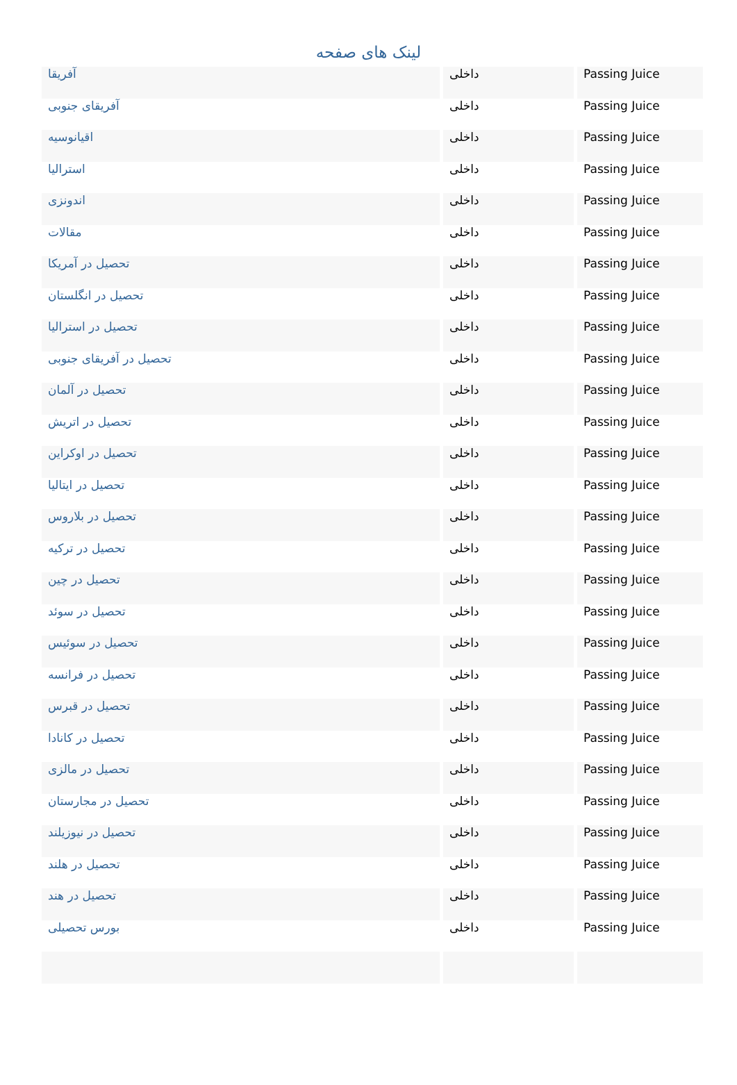لینک های صفحه
| آفریقا | داخلی | Passing Juice |
| آفریقای جنوبی | داخلی | Passing Juice |
| اقیانوسیه | داخلی | Passing Juice |
| استرالیا | داخلی | Passing Juice |
| اندونزی | داخلی | Passing Juice |
| مقالات | داخلی | Passing Juice |
| تحصیل در آمریکا | داخلی | Passing Juice |
| تحصیل در انگلستان | داخلی | Passing Juice |
| تحصیل در استرالیا | داخلی | Passing Juice |
| تحصیل در آفریقای جنوبی | داخلی | Passing Juice |
| تحصیل در آلمان | داخلی | Passing Juice |
| تحصیل در اتریش | داخلی | Passing Juice |
| تحصیل در اوکراین | داخلی | Passing Juice |
| تحصیل در ایتالیا | داخلی | Passing Juice |
| تحصیل در بلاروس | داخلی | Passing Juice |
| تحصیل در ترکیه | داخلی | Passing Juice |
| تحصیل در چین | داخلی | Passing Juice |
| تحصیل در سوئد | داخلی | Passing Juice |
| تحصیل در سوئیس | داخلی | Passing Juice |
| تحصیل در فرانسه | داخلی | Passing Juice |
| تحصیل در قبرس | داخلی | Passing Juice |
| تحصیل در کانادا | داخلی | Passing Juice |
| تحصیل در مالزی | داخلی | Passing Juice |
| تحصیل در مجارستان | داخلی | Passing Juice |
| تحصیل در نیوزیلند | داخلی | Passing Juice |
| تحصیل در هلند | داخلی | Passing Juice |
| تحصیل در هند | داخلی | Passing Juice |
| بورس تحصیلی | داخلی | Passing Juice |